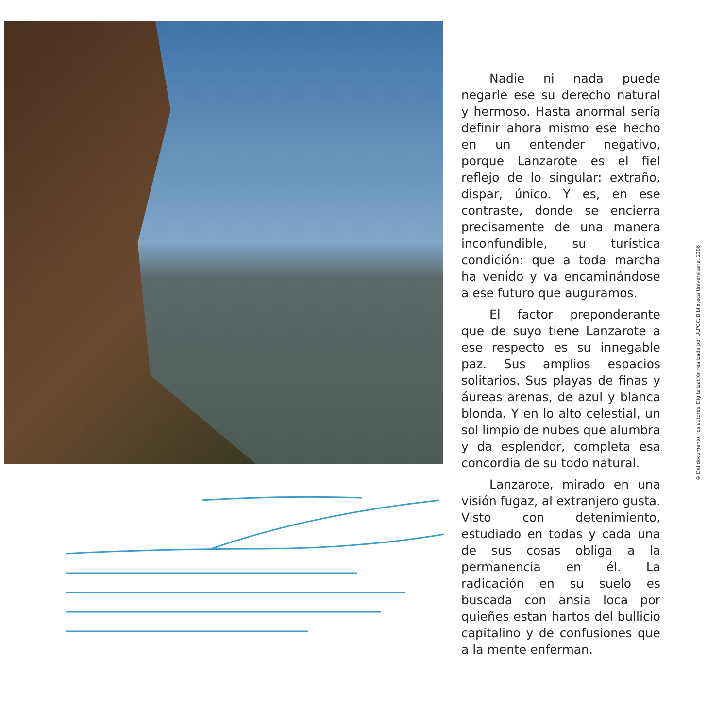Nadie ni nada puede negarle ese su derecho natural y hermoso. Hasta anormal sería definir ahora mismo ese hecho en un entender negativo, porque Lanzarote es el fiel reflejo de lo singular: extraño, dispar, único. Y es, en ese contraste, donde se encierra precisamente de una manera inconfundible, su turística condición: que a toda marcha ha venido y va encaminándose a ese futuro que auguramos.
El factor preponderante que de suyo tiene Lanzarote a ese respecto es su innegable paz. Sus amplios espacios solitarios. Sus playas de finas y áureas arenas, de azul y blanca blonda. Y en lo alto celestial, un sol limpio de nubes que alumbra y da esplendor, completa esa concordia de su todo natural.
Lanzarote, mirado en una visión fugaz, al extranjero gusta. Visto con detenimiento, estudiado en todas y cada una de sus cosas obliga a la permanencia en él. La radicación en su suelo es buscada con ansia loca por quieñes estan hartos del bullicio capitalino y de confusiones que a la mente enferman.
© Del documento, los autores. Digitalización realizada por ULPGC. Biblioteca Universitaria, 2006